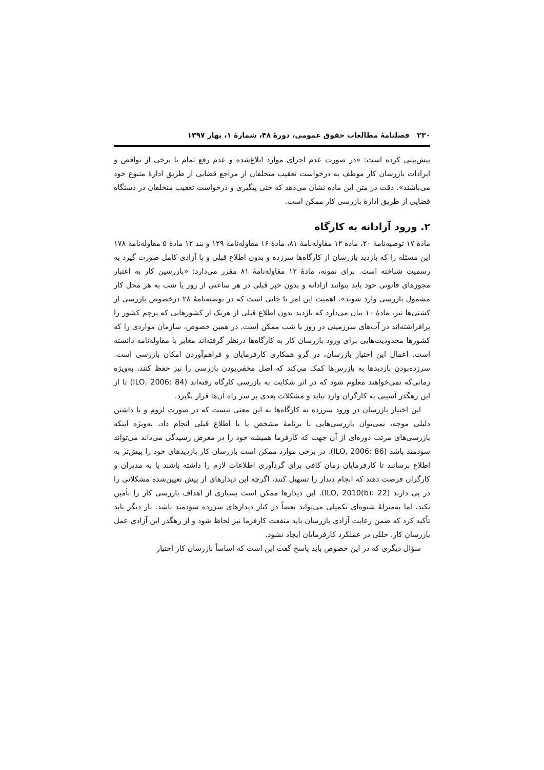۲۳۰ فصلنامۀ مطالعات حقوق عمومی، دورۀ ۴۸، شمارۀ ۱، بهار ۱۳۹۷
پیش‌بینی کرده است: «در صورت عدم اجرای موارد ابلاغ‌شده و عدم رفع تمام یا برخی از نواقص و ایرادات بازرسان کار موظف به درخواست تعقیب متخلفان از مراجع قضایی از طریق ادارۀ متبوع خود می‌باشند». دقت در متن این ماده نشان می‌دهد که حتی پیگیری و درخواست تعقیب متخلفان در دستگاه قضایی از طریق ادارۀ بازرسی کار ممکن است.
۲. ورود آزادانه به کارگاه
مادۀ ۱۷ توصیه‌نامۀ ۲۰، مادۀ ۱۲ مقاوله‌نامۀ ۸۱، مادۀ ۱۶ مقاوله‌نامۀ ۱۲۹ و بند ۱۲ مادۀ ۵ مقاوله‌نامۀ ۱۷۸ این مسئله را که بازدید بازرسان از کارگاه‌ها سرزده و بدون اطلاع قبلی و با آزادی کامل صورت گیرد به رسمیت شناخته است. برای نمونه، مادۀ ۱۲ مقاوله‌نامۀ ۸۱ مقرر می‌دارد: «بازرسین کار به اعتبار مجوزهای قانونی خود باید بتوانند آزادانه و بدون خبر قبلی در هر ساعتی از روز یا شب به هر محل کار مشمول بازرسی وارد شوند». اهمیت این امر تا جایی است که در توصیه‌نامۀ ۲۸ درخصوص بازرسی از کشتی‌ها نیز، مادۀ ۱۰ بیان می‌دارد که بازدید بدون اطلاع قبلی از هریک از کشورهایی که پرچم کشور را برافراشته‌اند در آب‌های سرزمینی در روز یا شب ممکن است. در همین خصوص، سازمان مواردی را که کشورها محدودیت‌هایی برای ورود بازرسان کار به کارگاه‌ها درنظر گرفته‌اند مغایر با مقاوله‌نامه دانسته است. اعمال این اختیار بازرسان، در گرو همکاری کارفرمایان و فراهم‌آوردن امکان بازرسی است. سرزده‌بودن بازدیدها به بازرس‌ها کمک می‌کند که اصل مخفی‌بودن بازرسی را نیز حفظ کنند، به‌ویژه زمانی‌که نمی‌خواهند معلوم شود که در اثر شکایت به بازرسی کارگاه رفته‌اند (ILO, 2006: 84) تا از این رهگذر آسیبی به کارگران وارد نیاید و مشکلات بعدی بر سر راه آن‌ها قرار نگیرد.
این اختیار بازرسان در ورود سرزده به کارگاه‌ها به این معنی نیست که در صورت لزوم و با داشتن دلیلی موجه، نمی‌توان بازرسی‌هایی با برنامۀ مشخص یا با اطلاع قبلی انجام داد، به‌ویژه اینکه بازرسی‌های مرتب دوره‌ای از آن جهت که کارفرما همیشه خود را در معرض رسیدگی می‌داند می‌تواند سودمند باشد (ILO, 2006: 86). در برخی موارد ممکن است بازرسان کار بازدیدهای خود را پیش‌تر به اطلاع برسانند تا کارفرمایان زمان کافی برای گردآوری اطلاعات لازم را داشته باشند یا به مدیران و کارگران فرصت دهند که انجام دیدار را تسهیل کنند، اگرچه این دیدارهای از پیش تعیین‌شده مشکلاتی را در پی دارند (ILO, 2010(b): 22). این دیدارها ممکن است بسیاری از اهداف بازرسی کار را تأمین نکند، اما به‌منزلۀ شیوه‌ای تکمیلی می‌تواند بعضاً در کنار دیدارهای سرزده سودمند باشد. بار دیگر باید تأکید کرد که ضمن رعایت آزادی بازرسان باید منفعت کارفرما نیز لحاظ شود و از رهگذر این آزادی عمل بازرسان کار، خللی در عملکرد کارفرمایان ایجاد نشود.
سؤال دیگری که در این خصوص باید پاسخ گفت این است که اساساً بازرسان کار اختیار